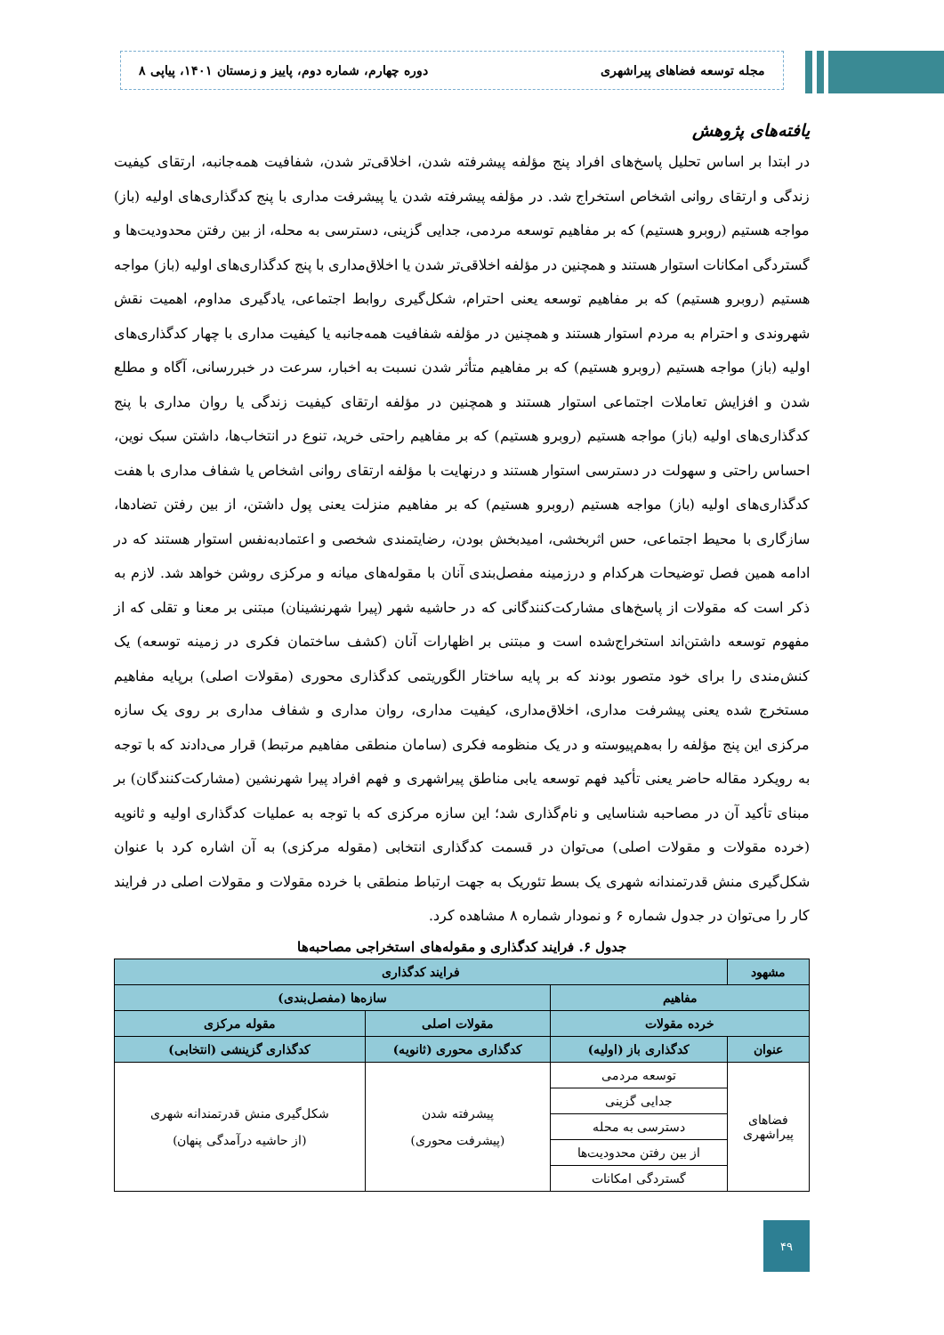مجله توسعه فضاهای پیراشهری دوره چهارم، شماره دوم، پاییز و زمستان ۱۴۰۱، پیاپی ۸
یافته‌های پژوهش
در ابتدا بر اساس تحلیل پاسخ‌های افراد پنج مؤلفه پیشرفته شدن، اخلاقی‌تر شدن، شفافیت همه‌جانبه، ارتقای کیفیت زندگی و ارتقای روانی اشخاص استخراج شد. در مؤلفه پیشرفته شدن یا پیشرفت مداری با پنج کدگذاری‌های اولیه (باز) مواجه هستیم (روبرو هستیم) که بر مفاهیم توسعه مردمی، جدایی گزینی، دسترسی به محله، از بین رفتن محدودیت‌ها و گستردگی امکانات استوار هستند و همچنین در مؤلفه اخلاقی‌تر شدن یا اخلاق‌مداری با پنج کدگذاری‌های اولیه (باز) مواجه هستیم (روبرو هستیم) که بر مفاهیم توسعه یعنی احترام، شکل‌گیری روابط اجتماعی، یادگیری مداوم، اهمیت نقش شهروندی و احترام به مردم استوار هستند و همچنین در مؤلفه شفافیت همه‌جانبه یا کیفیت مداری با چهار کدگذاری‌های اولیه (باز) مواجه هستیم (روبرو هستیم) که بر مفاهیم متأثر شدن نسبت به اخبار، سرعت در خبررسانی، آگاه و مطلع شدن و افزایش تعاملات اجتماعی استوار هستند و همچنین در مؤلفه ارتقای کیفیت زندگی یا روان مداری با پنج کدگذاری‌های اولیه (باز) مواجه هستیم (روبرو هستیم) که بر مفاهیم راحتی خرید، تنوع در انتخاب‌ها، داشتن سبک نوین، احساس راحتی و سهولت در دسترسی استوار هستند و درنهایت با مؤلفه ارتقای روانی اشخاص یا شفاف مداری با هفت کدگذاری‌های اولیه (باز) مواجه هستیم (روبرو هستیم) که بر مفاهیم منزلت یعنی پول داشتن، از بین رفتن تضادها، سازگاری با محیط اجتماعی، حس اثربخشی، امیدبخش بودن، رضایتمندی شخصی و اعتمادبه‌نفس استوار هستند که در ادامه همین فصل توضیحات هرکدام و درزمینه مفصل‌بندی آنان با مقوله‌های میانه و مرکزی روشن خواهد شد. لازم به ذکر است که مقولات از پاسخ‌های مشارکت‌کنندگانی که در حاشیه شهر (پیرا شهرنشینان) مبتنی بر معنا و تقلی که از مفهوم توسعه داشتن‌اند استخراج‌شده است و مبتنی بر اظهارات آنان (کشف ساختمان فکری در زمینه توسعه) یک کنش‌مندی را برای خود متصور بودند که بر پایه ساختار الگوریتمی کدگذاری محوری (مقولات اصلی) برپایه مفاهیم مستخرج شده یعنی پیشرفت مداری، اخلاق‌مداری، کیفیت مداری، روان مداری و شفاف مداری بر روی یک سازه مرکزی این پنج مؤلفه را به‌هم‌پیوسته و در یک منظومه فکری (سامان منطقی مفاهیم مرتبط) قرار می‌دادند که با توجه به رویکرد مقاله حاضر یعنی تأکید فهم توسعه یابی مناطق پیراشهری و فهم افراد پیرا شهرنشین (مشارکت‌کنندگان) بر مبنای تأکید آن در مصاحبه شناسایی و نام‌گذاری شد؛ این سازه مرکزی که با توجه به عملیات کدگذاری اولیه و ثانویه (خرده مقولات و مقولات اصلی) می‌توان در قسمت کدگذاری انتخابی (مقوله مرکزی) به آن اشاره کرد با عنوان شکل‌گیری منش قدرتمندانه شهری یک بسط تئوریک به جهت ارتباط منطقی با خرده مقولات و مقولات اصلی در فرایند کار را می‌توان در جدول شماره ۶ و نمودار شماره ۸ مشاهده کرد.
جدول ۶. فرایند کدگذاری و مقوله‌های استخراجی مصاحبه‌ها
| مشهود | فرایند کدگذاری | | |
| --- | --- | --- | --- |
| مفاهیم | | سازه‌ها (مفصل‌بندی) | |
| خرده مقولات | | مقولات اصلی | مقوله مرکزی |
| عنوان | کدگذاری باز (اولیه) | کدگذاری محوری (ثانویه) | کدگذاری گزینشی (انتخابی) |
| فضاهای پیراشهری | توسعه مردمی | پیشرفته شدن (پیشرفت محوری) | شکل‌گیری منش قدرتمندانه شهری (از حاشیه درآمدگی پنهان) |
| | جدایی گزینی | | |
| | دسترسی به محله | | |
| | از بین رفتن محدودیت‌ها | | |
| | گستردگی امکانات | | |
۴۹